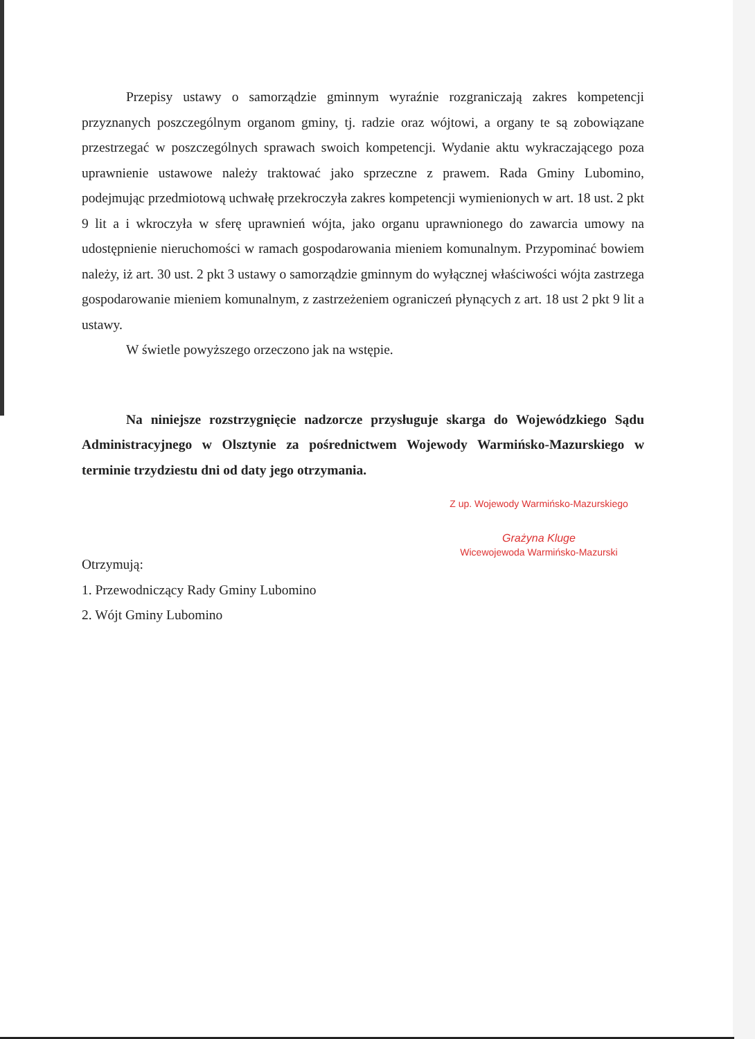Przepisy ustawy o samorządzie gminnym wyraźnie rozgraniczają zakres kompetencji przyznanych poszczególnym organom gminy, tj. radzie oraz wójtowi, a organy te są zobowiązane przestrzegać w poszczególnych sprawach swoich kompetencji. Wydanie aktu wykraczającego poza uprawnienie ustawowe należy traktować jako sprzeczne z prawem. Rada Gminy Lubomino, podejmując przedmiotową uchwałę przekroczyła zakres kompetencji wymienionych w art. 18 ust. 2 pkt 9 lit a i wkroczyła w sferę uprawnień wójta, jako organu uprawnionego do zawarcia umowy na udostępnienie nieruchomości w ramach gospodarowania mieniem komunalnym. Przypominać bowiem należy, iż art. 30 ust. 2 pkt 3 ustawy o samorządzie gminnym do wyłącznej właściwości wójta zastrzega gospodarowanie mieniem komunalnym, z zastrzeżeniem ograniczeń płynących z art. 18 ust 2 pkt 9 lit a ustawy.
W świetle powyższego orzeczono jak na wstępie.
Na niniejsze rozstrzygnięcie nadzorcze przysługuje skarga do Wojewódzkiego Sądu Administracyjnego w Olsztynie za pośrednictwem Wojewody Warmińsko-Mazurskiego w terminie trzydziestu dni od daty jego otrzymania.
Z up. Wojewody Warmińsko-Mazurskiego
Grażyna Kluge
Wicewojewoda Warmińsko-Mazurski
Otrzymują:
1. Przewodniczący Rady Gminy Lubomino
2. Wójt Gminy Lubomino